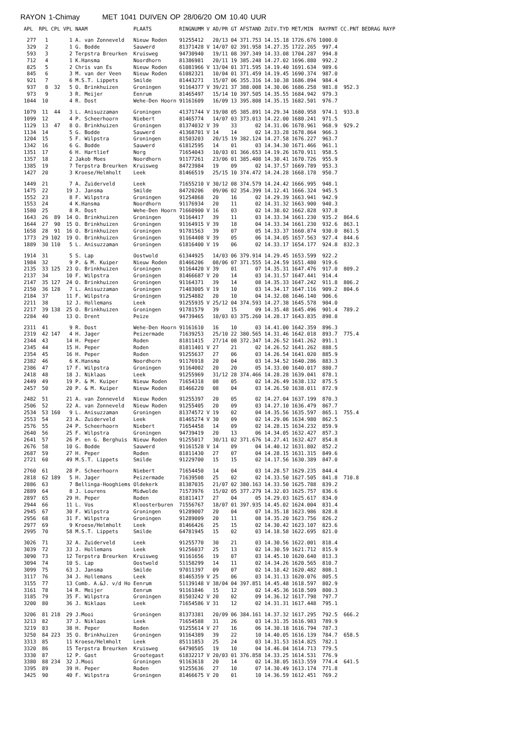RAYON 1-Chimay MET 1041 DUIVEN OP 28/06/20 OM 10.40 UUR
| APL | RPL | CPL | VPL | NAAM | PLAATS | RINGNUMM | V | AD/PR | GT | AFSTAND | ZUIV.TYD | MET/MIN | RAYPNT | CC.PNT | BEDRAG | RAYP |
| --- | --- | --- | --- | --- | --- | --- | --- | --- | --- | --- | --- | --- | --- | --- | --- | --- |
| 277 | 1 | | 1 | A. van Zonneveld | Nieuw Roden | 91255412 | | 20/13 | 04 | 371.753 | 14.15.18 | 1726.676 | 1000.0 | | | |
| 329 | 2 | | 1 | G. Bodde | Sauwerd | 81371428 | V | 14/07 | 02 | 391.958 | 14.27.35 | 1722.265 | 997.4 | | | |
| 593 | 3 | | 2 | Terpstra Breurken | Kruisweg | 94730940 | | 19/11 | 08 | 397.349 | 14.33.08 | 1704.287 | 994.8 | | | |
| 712 | 4 | | 1 | K.Hansma | Noordhorn | 81386981 | | 20/11 | 19 | 385.248 | 14.27.02 | 1696.880 | 992.2 | | | |
| 825 | 5 | | 2 | Chris van Es | Nieuw Roden | 61081966 | V | 13/04 | 01 | 371.595 | 14.19.40 | 1691.634 | 989.6 | | | |
| 845 | 6 | | 3 | M. van der Veen | Nieuw Roden | 61082321 | | 10/04 | 01 | 371.459 | 14.19.45 | 1690.374 | 987.0 | | | |
| 921 | 7 | | 6 | M.S.T. Lippets | Smilde | 81443271 | | 15/07 | 06 | 355.316 | 14.10.38 | 1686.894 | 984.4 | | | |
| 937 | 8 | 32 | 5 | O. Brinkhuizen | Groningen | 91164377 | V | 39/21 | 37 | 388.008 | 14.30.06 | 1686.258 | 981.8 | 952.3 | | |
| 973 | 9 | | 3 | R. Meijer | Eenrum | 81465497 | | 15/14 | 10 | 397.505 | 14.35.55 | 1684.942 | 979.3 | | | |
| 1044 | 10 | | 4 | R. Dost | Wehe-Den Hoorn | 91161609 | | 16/09 | 13 | 395.808 | 14.35.15 | 1682.501 | 976.7 | | | |
| 1079 | 11 | 44 | 3 | L. Anisuzzaman | Groningen | 41371744 | V | 19/08 | 05 | 385.891 | 14.29.34 | 1680.958 | 974.1 | 933.8 | | |
| 1099 | 12 | | 4 | P. Scheerhoorn | Niebert | 81465774 | | 14/07 | 03 | 373.013 | 14.22.00 | 1680.241 | 971.5 | | | |
| 1129 | 13 | 47 | 8 | O. Brinkhuizen | Groningen | 81374032 | V | 39 | 33 | 02 | 14.31.06 | 1678.961 | 968.9 | 929.2 | | |
| 1134 | 14 | | 5 | G. Bodde | Sauwerd | 41368701 | V | 14 | 14 | 02 | 14.33.28 | 1678.864 | 966.3 | | | |
| 1204 | 15 | | 5 | F. Wilpstra | Groningen | 81503203 | | 20/15 | 19 | 382.124 | 14.27.58 | 1676.227 | 963.7 | | | |
| 1342 | 16 | | 6 | G. Bodde | Sauwerd | 61812595 | | 14 | 01 | 03 | 14.34.30 | 1671.466 | 961.1 | | | |
| 1351 | 17 | | 6 | H. Hartlief | Norg | 71654043 | | 10/03 | 01 | 366.653 | 14.19.26 | 1670.911 | 958.5 | | | |
| 1357 | 18 | | 2 | Jakob Moes | Noordhorn | 91177261 | | 23/06 | 01 | 385.408 | 14.30.41 | 1670.726 | 955.9 | | | |
| 1385 | 19 | | 7 | Terpstra Breurken | Kruisweg | 84723984 | | 19 | 09 | 02 | 14.37.57 | 1669.789 | 953.3 | | | |
| 1427 | 20 | | 3 | Kroese/Helmholt | Leek | 81466519 | | 25/15 | 10 | 374.472 | 14.24.28 | 1668.178 | 950.7 | | | |
| 1449 | 21 | | 7 | A. Zuiderveld | Leek | 71655210 | V | 30/12 | 08 | 374.579 | 14.24.42 | 1666.995 | 948.1 | | | |
| 1475 | 22 | | 19 | J. Jansma | Smilde | 84720206 | | 09/06 | 02 | 354.399 | 14.12.41 | 1666.324 | 945.5 | | | |
| 1552 | 23 | | 8 | F. Wilpstra | Groningen | 91254868 | | 20 | 16 | 02 | 14.29.39 | 1663.941 | 942.9 | | | |
| 1553 | 24 | | 4 | K.Hansma | Noordhorn | 91176934 | | 20 | 11 | 02 | 14.31.32 | 1663.900 | 940.3 | | | |
| 1580 | 25 | | 8 | R. Dost | Wehe-Den Hoorn | 71660900 | V | 16 | 03 | 02 | 14.38.02 | 1662.828 | 937.8 | | | |
| 1643 | 26 | 89 | 14 | O. Brinkhuizen | Groningen | 91164417 | | 39 | 11 | 03 | 14.33.34 | 1661.230 | 935.2 | 864.6 | | |
| 1644 | 27 | 90 | 15 | O. Brinkhuizen | Groningen | 91164915 | V | 39 | 18 | 04 | 14.33.34 | 1661.230 | 932.6 | 863.1 | | |
| 1658 | 28 | 91 | 16 | O. Brinkhuizen | Groningen | 91781563 | | 39 | 07 | 05 | 14.33.37 | 1660.874 | 930.0 | 861.5 | | |
| 1773 | 29 | 102 | 19 | O. Brinkhuizen | Groningen | 91164408 | V | 39 | 05 | 06 | 14.34.05 | 1657.563 | 927.4 | 844.6 | | |
| 1889 | 30 | 110 | 5 | L. Anisuzzaman | Groningen | 61816400 | V | 19 | 06 | 02 | 14.33.17 | 1654.177 | 924.8 | 832.3 | | |
| 1914 | 31 | | 5 | S. Lap | Oostwold | 61344925 | | 14/03 | 06 | 379.914 | 14.29.45 | 1653.599 | 922.2 | | | |
| 1984 | 32 | | 9 | P. & M. Kuiper | Nieuw Roden | 81466206 | | 08/06 | 07 | 371.555 | 14.24.59 | 1651.480 | 919.6 | | | |
| 2135 | 33 | 125 | 23 | O. Brinkhuizen | Groningen | 91164420 | V | 39 | 01 | 07 | 14.35.31 | 1647.476 | 917.0 | 809.2 | | |
| 2137 | 34 | | 10 | F. Wilpstra | Groningen | 81466687 | V | 20 | 14 | 03 | 14.31.57 | 1647.441 | 914.4 | | | |
| 2147 | 35 | 127 | 24 | O. Brinkhuizen | Groningen | 91164371 | | 39 | 14 | 08 | 14.35.33 | 1647.242 | 911.8 | 806.2 | | |
| 2150 | 36 | 128 | 7 | L. Anisuzzaman | Groningen | 71483005 | V | 19 | 10 | 03 | 14.34.17 | 1647.116 | 909.2 | 804.6 | | |
| 2184 | 37 | | 11 | F. Wilpstra | Groningen | 91254882 | | 20 | 10 | 04 | 14.32.08 | 1646.140 | 906.6 | | | |
| 2211 | 38 | | 12 | J. Hollemans | Leek | 91255935 | V | 25/12 | 04 | 374.593 | 14.27.38 | 1645.578 | 904.0 | | | |
| 2217 | 39 | 138 | 25 | O. Brinkhuizen | Groningen | 91781579 | | 39 | 15 | 09 | 14.35.48 | 1645.496 | 901.4 | 789.2 | | |
| 2284 | 40 | | 13 | O. Drent | Peize | 94739465 | | 10/03 | 03 | 375.260 | 14.28.17 | 1643.835 | 898.8 | | | |
| 2311 | 41 | | 9 | R. Dost | Wehe-Den Hoorn | 91161610 | | 16 | 10 | 03 | 14.41.00 | 1642.359 | 896.3 | | | |
| 2319 | 42 | 147 | 4 | H. Jager | Peizermade | 71639253 | | 25/10 | 22 | 380.565 | 14.31.46 | 1642.018 | 893.7 | 775.4 | | |
| 2344 | 43 | | 14 | H. Peper | Roden | 81811415 | | 27/14 | 08 | 372.347 | 14.26.52 | 1641.262 | 891.1 | | | |
| 2345 | 44 | | 15 | H. Peper | Roden | 81811401 | V | 27 | 21 | 02 | 14.26.52 | 1641.262 | 888.5 | | | |
| 2354 | 45 | | 16 | H. Peper | Roden | 91255637 | | 27 | 06 | 03 | 14.26.54 | 1641.020 | 885.9 | | | |
| 2382 | 46 | | 6 | K.Hansma | Noordhorn | 91176918 | | 20 | 04 | 03 | 14.34.52 | 1640.286 | 883.3 | | | |
| 2386 | 47 | | 17 | F. Wilpstra | Groningen | 91164002 | | 20 | 20 | 05 | 14.33.00 | 1640.017 | 880.7 | | | |
| 2418 | 48 | | 18 | J. Niklaas | Leek | 91255969 | | 31/12 | 28 | 374.466 | 14.28.28 | 1639.041 | 878.1 | | | |
| 2449 | 49 | | 19 | P. & M. Kuiper | Nieuw Roden | 71654318 | | 08 | 05 | 02 | 14.26.49 | 1638.132 | 875.5 | | | |
| 2457 | 50 | | 20 | P. & M. Kuiper | Nieuw Roden | 81466220 | | 08 | 04 | 03 | 14.26.50 | 1638.011 | 872.9 | | | |
| 2482 | 51 | | 21 | A. van Zonneveld | Nieuw Roden | 91255397 | | 20 | 05 | 02 | 14.27.04 | 1637.199 | 870.3 | | | |
| 2506 | 52 | | 22 | A. van Zonneveld | Nieuw Roden | 91255405 | | 20 | 09 | 03 | 14.27.10 | 1636.479 | 867.7 | | | |
| 2534 | 53 | 160 | 9 | L. Anisuzzaman | Groningen | 81374572 | V | 19 | 02 | 04 | 14.35.56 | 1635.597 | 865.1 | 755.4 | | |
| 2553 | 54 | | 23 | A. Zuiderveld | Leek | 81465274 | V | 30 | 09 | 02 | 14.29.06 | 1634.980 | 862.5 | | | |
| 2576 | 55 | | 24 | P. Scheerhoorn | Niebert | 71654458 | | 14 | 09 | 02 | 14.28.15 | 1634.232 | 859.9 | | | |
| 2640 | 56 | | 25 | F. Wilpstra | Groningen | 94739419 | | 20 | 13 | 06 | 14.34.05 | 1632.427 | 857.3 | | | |
| 2641 | 57 | | 26 | P. en G. Berghuis | Nieuw Roden | 91255017 | | 30/11 | 02 | 371.676 | 14.27.41 | 1632.427 | 854.8 | | | |
| 2676 | 58 | | 10 | G. Bodde | Sauwerd | 91161528 | V | 14 | 09 | 04 | 14.40.12 | 1631.802 | 852.2 | | | |
| 2687 | 59 | | 27 | H. Peper | Roden | 81811430 | | 27 | 07 | 04 | 14.28.15 | 1631.315 | 849.6 | | | |
| 2721 | 60 | | 49 | M.S.T. Lippets | Smilde | 91229700 | | 15 | 15 | 02 | 14.17.56 | 1630.389 | 847.0 | | | |
| 2760 | 61 | | 28 | P. Scheerhoorn | Niebert | 71654450 | | 14 | 04 | 03 | 14.28.57 | 1629.235 | 844.4 | | | |
| 2818 | 62 | 189 | 5 | H. Jager | Peizermade | 71639508 | | 25 | 02 | 02 | 14.33.50 | 1627.505 | 841.8 | 710.8 | | |
| 2886 | 63 | | 7 | Bellinga-Hooghiems | Oldekerk | 81387035 | | 21/07 | 02 | 380.163 | 14.33.50 | 1625.788 | 839.2 | | | |
| 2889 | 64 | | 8 | J. Lourens | Midwolde | 71573976 | | 15/02 | 05 | 377.279 | 14.32.03 | 1625.757 | 836.6 | | | |
| 2897 | 65 | | 29 | H. Peper | Roden | 81811417 | | 27 | 04 | 05 | 14.29.03 | 1625.617 | 834.0 | | | |
| 2944 | 66 | | 11 | L. Vos | Kloosterburen | 71556767 | | 18/07 | 01 | 397.935 | 14.45.02 | 1624.004 | 831.4 | | | |
| 2945 | 67 | | 30 | F. Wilpstra | Groningen | 91289007 | | 20 | 04 | 07 | 14.35.18 | 1623.986 | 828.8 | | | |
| 2956 | 68 | | 31 | F. Wilpstra | Groningen | 91289009 | | 20 | 11 | 08 | 14.35.20 | 1623.756 | 826.2 | | | |
| 2977 | 69 | | 9 | Kroese/Helmholt | Leek | 81466426 | | 25 | 15 | 02 | 14.30.42 | 1623.107 | 823.6 | | | |
| 2995 | 70 | | 58 | M.S.T. Lippets | Smilde | 64781945 | | 15 | 02 | 03 | 14.18.58 | 1622.695 | 821.0 | | | |
| 3026 | 71 | | 32 | A. Zuiderveld | Leek | 91255770 | | 30 | 21 | 03 | 14.30.56 | 1622.001 | 818.4 | | | |
| 3039 | 72 | | 33 | J. Hollemans | Leek | 91256037 | | 25 | 13 | 02 | 14.30.59 | 1621.712 | 815.9 | | | |
| 3090 | 73 | | 12 | Terpstra Breurken | Kruisweg | 91161656 | | 19 | 07 | 03 | 14.45.10 | 1620.640 | 813.3 | | | |
| 3094 | 74 | | 10 | S. Lap | Oostwold | 51158299 | | 14 | 11 | 02 | 14.34.26 | 1620.565 | 810.7 | | | |
| 3099 | 75 | | 63 | J. Jansma | Smilde | 97011397 | | 09 | 07 | 02 | 14.18.42 | 1620.482 | 808.1 | | | |
| 3117 | 76 | | 34 | J. Hollemans | Leek | 81465359 | V | 25 | 06 | 03 | 14.31.13 | 1620.076 | 805.5 | | | |
| 3155 | 77 | | 13 | Comb. A.&J. v/d Ho | Eenrum | 51139148 | V | 38/04 | 04 | 397.851 | 14.45.48 | 1618.597 | 802.9 | | | |
| 3161 | 78 | | 14 | R. Meijer | Eenrum | 91161846 | | 15 | 12 | 02 | 14.45.36 | 1618.509 | 800.3 | | | |
| 3185 | 79 | | 35 | F. Wilpstra | Groningen | 81503242 | V | 20 | 02 | 09 | 14.36.12 | 1617.798 | 797.7 | | | |
| 3200 | 80 | | 36 | J. Niklaas | Leek | 71654586 | V | 31 | 12 | 02 | 14.31.31 | 1617.448 | 795.1 | | | |
| 3206 | 81 | 218 | 29 | J.Mooi | Groningen | 81373381 | | 20/09 | 06 | 384.161 | 14.37.32 | 1617.295 | 792.5 | 666.2 | | |
| 3213 | 82 | | 37 | J. Niklaas | Leek | 71654588 | | 31 | 26 | 03 | 14.31.35 | 1616.983 | 789.9 | | | |
| 3219 | 83 | | 38 | H. Peper | Roden | 91255614 | V | 27 | 16 | 06 | 14.30.18 | 1616.794 | 787.3 | | | |
| 3250 | 84 | 223 | 35 | O. Brinkhuizen | Groningen | 91164389 | | 39 | 22 | 10 | 14.40.05 | 1616.139 | 784.7 | 658.5 | | |
| 3313 | 85 | | 11 | Kroese/Helmholt | Leek | 85111853 | | 25 | 24 | 03 | 14.31.53 | 1614.825 | 782.1 | | | |
| 3320 | 86 | | 15 | Terpstra Breurken | Kruisweg | 64790505 | | 19 | 10 | 04 | 14.46.04 | 1614.713 | 779.5 | | | |
| 3330 | 87 | | 12 | P. Gast | Grootegast | 61832217 | V | 20/03 | 01 | 376.858 | 14.33.25 | 1614.531 | 776.9 | | | |
| 3380 | 88 | 234 | 32 | J.Mooi | Groningen | 91163618 | | 20 | 14 | 02 | 14.38.05 | 1613.559 | 774.4 | 641.5 | | |
| 3395 | 89 | | 39 | H. Peper | Roden | 91255636 | | 27 | 10 | 07 | 14.30.49 | 1613.174 | 771.8 | | | |
| 3425 | 90 | | 40 | F. Wilpstra | Groningen | 81466675 | V | 20 | 01 | 10 | 14.36.59 | 1612.451 | 769.2 | | | |